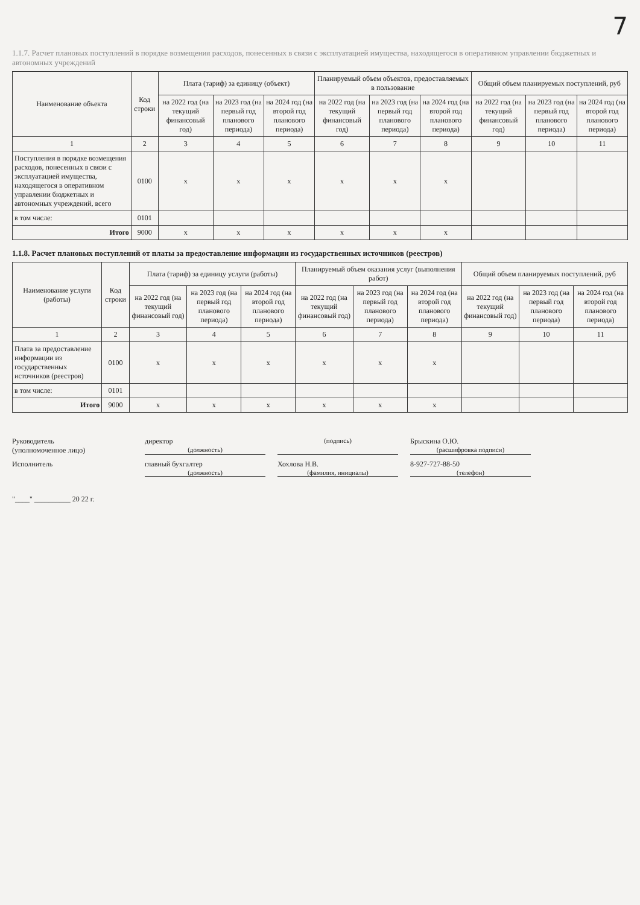7
1.1.7. Расчет плановых поступлений в порядке возмещения расходов, понесенных в связи с эксплуатацией имущества, находящегося в оперативном управлении бюджетных и автономных учреждений
| Наименование объекта | Код строки | Плата (тариф) за единицу (объект) | | | Планируемый объем объектов, предоставляемых в пользование | | | Общий объем планируемых поступлений, руб | | |
| --- | --- | --- | --- | --- | --- | --- | --- | --- | --- | --- |
| | | на 2022 год (на текущий финансовый год) | на 2023 год (на первый год планового периода) | на 2024 год (на второй год планового периода) | на 2022 год (на текущий финансовый год) | на 2023 год (на первый год планового периода) | на 2024 год (на второй год планового периода) | на 2022 год (на текущий финансовый год) | на 2023 год (на первый год планового периода) | на 2024 год (на второй год планового периода) |
| 1 | 2 | 3 | 4 | 5 | 6 | 7 | 8 | 9 | 10 | 11 |
| Поступления в порядке возмещения расходов, понесенных в связи с эксплуатацией имущества, находящегося в оперативном управлении бюджетных и автономных учреждений, всего | 0100 | x | x | x | x | x | x | | | |
| в том числе: | 0101 | | | | | | | | | |
| Итого | 9000 | x | x | x | x | x | x | | | |
1.1.8. Расчет плановых поступлений от платы за предоставление информации из государственных источников (реестров)
| Наименование услуги (работы) | Код строки | Плата (тариф) за единицу услуги (работы) | | | Планируемый объем оказания услуг (выполнения работ) | | | Общий объем планируемых поступлений, руб | | |
| --- | --- | --- | --- | --- | --- | --- | --- | --- | --- | --- |
| | | на 2022 год (на текущий финансовый год) | на 2023 год (на первый год планового периода) | на 2024 год (на второй год планового периода) | на 2022 год (на текущий финансовый год) | на 2023 год (на первый год планового периода) | на 2024 год (на второй год планового периода) | на 2022 год (на текущий финансовый год) | на 2023 год (на первый год планового периода) | на 2024 год (на второй год планового периода) |
| 1 | 2 | 3 | 4 | 5 | 6 | 7 | 8 | 9 | 10 | 11 |
| Плата за предоставление информации из государственных источников (реестров) | 0100 | x | x | x | x | x | x | | | |
| в том числе: | 0101 | | | | | | | | | |
| Итого | 9000 | x | x | x | x | x | x | | | |
Руководитель
(уполномоченное лицо)
директор
(должность)
(подпись)
Брыскина О.Ю.
(расшифровка подписи)
Исполнитель
главный бухгалтер
(должность)
Хохлова Н.В.
(фамилия, инициалы)
8-927-727-88-50
(телефон)
"____" __________ 20 22 г.